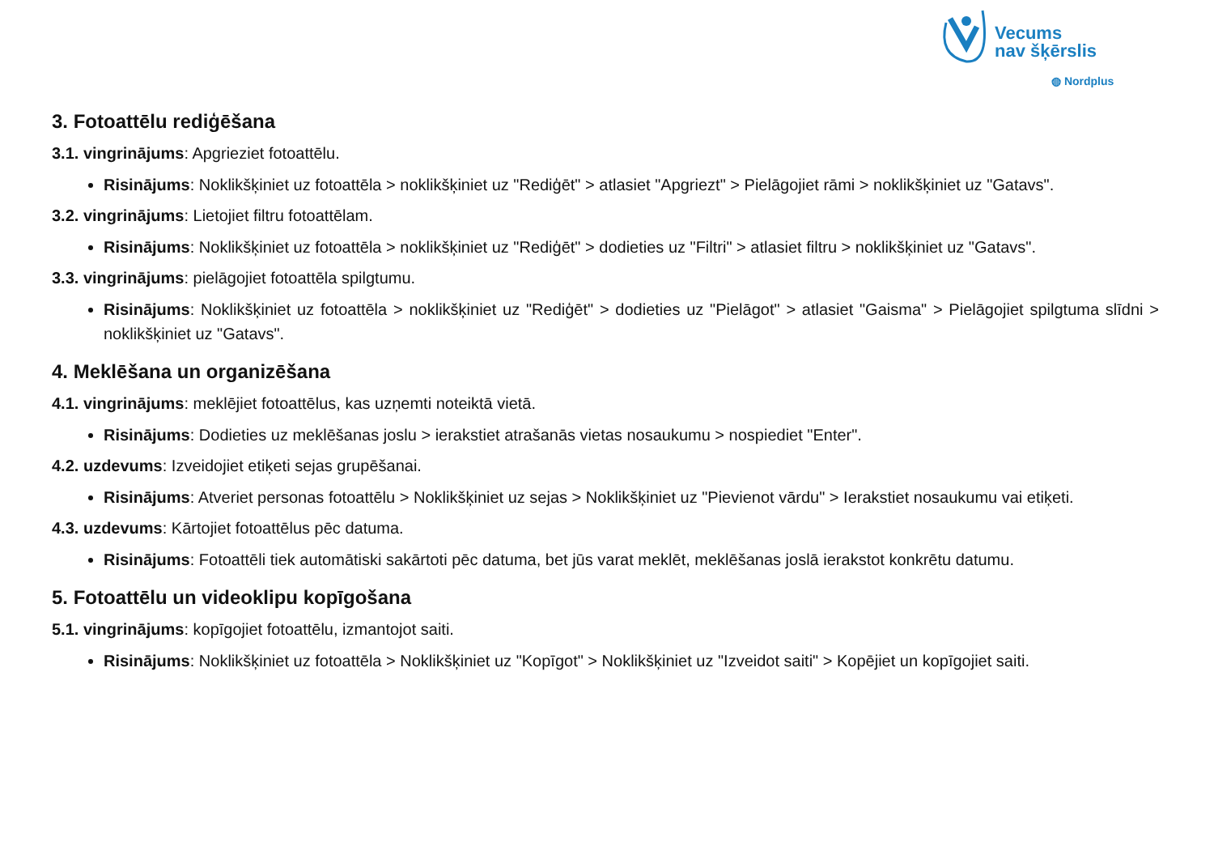Vecums
nav šķērslis
◍ Nordplus
3. Fotoattēlu rediģēšana
3.1. vingrinājums: Apgrieziet fotoattēlu.
Risinājums: Noklikšķiniet uz fotoattēla > noklikšķiniet uz "Rediģēt" > atlasiet "Apgriezt" > Pielāgojiet rāmi > noklikšķiniet uz "Gatavs".
3.2. vingrinājums: Lietojiet filtru fotoattēlam.
Risinājums: Noklikšķiniet uz fotoattēla > noklikšķiniet uz "Rediģēt" > dodieties uz "Filtri" > atlasiet filtru > noklikšķiniet uz "Gatavs".
3.3. vingrinājums: pielāgojiet fotoattēla spilgtumu.
Risinājums: Noklikšķiniet uz fotoattēla > noklikšķiniet uz "Rediģēt" > dodieties uz "Pielāgot" > atlasiet "Gaisma" > Pielāgojiet spilgtuma slīdni > noklikšķiniet uz "Gatavs".
4. Meklēšana un organizēšana
4.1. vingrinājums: meklējiet fotoattēlus, kas uzņemti noteiktā vietā.
Risinājums: Dodieties uz meklēšanas joslu > ierakstiet atrašanās vietas nosaukumu > nospiediet "Enter".
4.2. uzdevums: Izveidojiet etiķeti sejas grupēšanai.
Risinājums: Atveriet personas fotoattēlu > Noklikšķiniet uz sejas > Noklikšķiniet uz "Pievienot vārdu" > Ierakstiet nosaukumu vai etiķeti.
4.3. uzdevums: Kārtojiet fotoattēlus pēc datuma.
Risinājums: Fotoattēli tiek automātiski sakārtoti pēc datuma, bet jūs varat meklēt, meklēšanas joslā ierakstot konkrētu datumu.
5. Fotoattēlu un videoklipu kopīgošana
5.1. vingrinājums: kopīgojiet fotoattēlu, izmantojot saiti.
Risinājums: Noklikšķiniet uz fotoattēla > Noklikšķiniet uz "Kopīgot" > Noklikšķiniet uz "Izveidot saiti" > Kopējiet un kopīgojiet saiti.